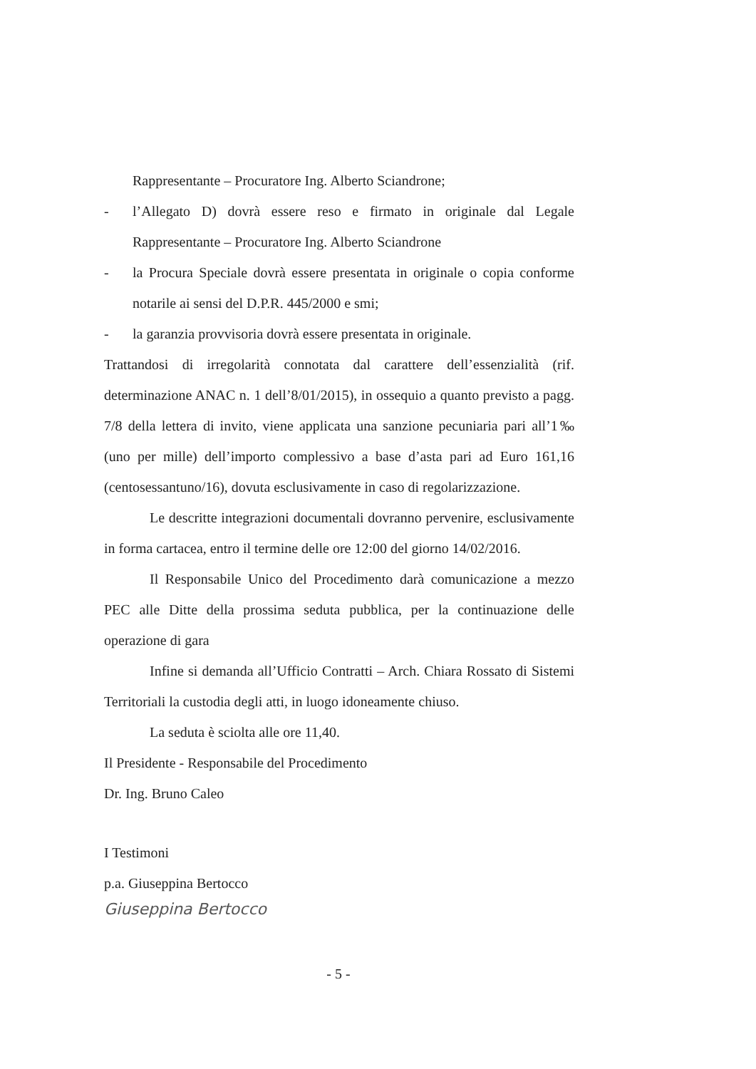Rappresentante – Procuratore Ing. Alberto Sciandrone;
- l’Allegato D) dovrà essere reso e firmato in originale dal Legale Rappresentante – Procuratore Ing. Alberto Sciandrone
- la Procura Speciale dovrà essere presentata in originale o copia conforme notarile ai sensi del D.P.R. 445/2000 e smi;
- la garanzia provvisoria dovrà essere presentata in originale.
Trattandosi di irregolarità connotata dal carattere dell’essenzialità (rif. determinazione ANAC n. 1 dell’8/01/2015), in ossequio a quanto previsto a pagg. 7/8 della lettera di invito, viene applicata una sanzione pecuniaria pari all’1‰ (uno per mille) dell’importo complessivo a base d’asta pari ad Euro 161,16 (centosessantuno/16), dovuta esclusivamente in caso di regolarizzazione.
Le descritte integrazioni documentali dovranno pervenire, esclusivamente in forma cartacea, entro il termine delle ore 12:00 del giorno 14/02/2016.
Il Responsabile Unico del Procedimento darà comunicazione a mezzo PEC alle Ditte della prossima seduta pubblica, per la continuazione delle operazione di gara
Infine si demanda all’Ufficio Contratti – Arch. Chiara Rossato di Sistemi Territoriali la custodia degli atti, in luogo idoneamente chiuso.
La seduta è sciolta alle ore 11,40.
Il Presidente - Responsabile del Procedimento
Dr. Ing. Bruno Caleo
I Testimoni
p.a. Giuseppina Bertocco
Giuseppina Bertocco
- 5 -